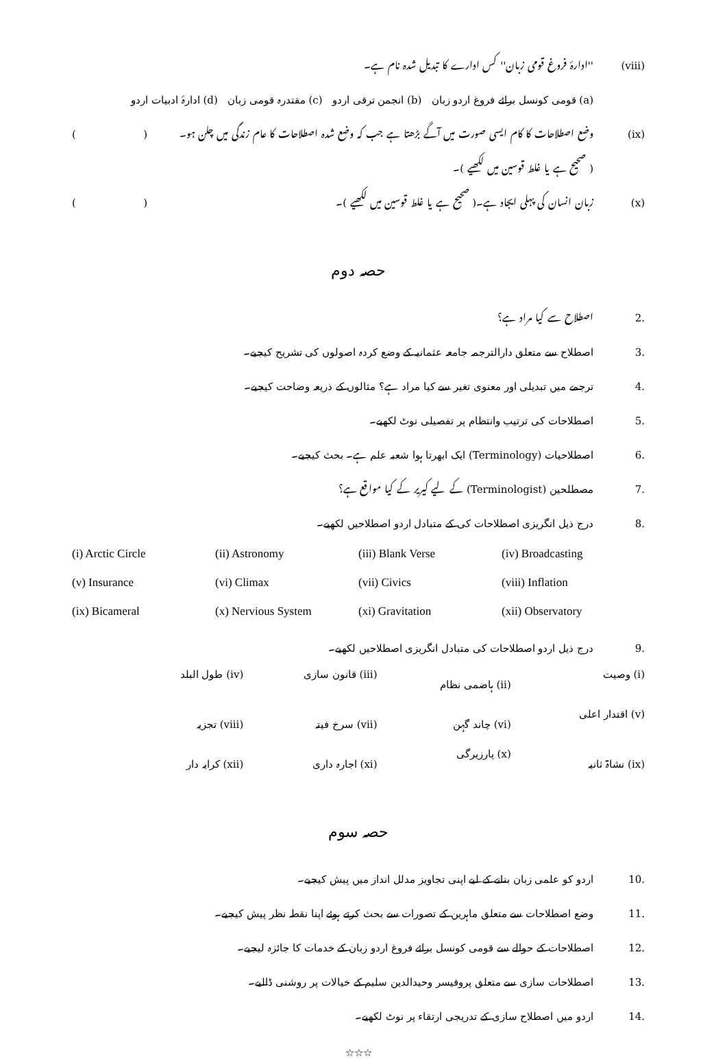(viii) ''ادارۂ فروغ قومی زبان'' کس ادارے کا تبدیل شدہ نام ہے۔
(a) قومی کونسل برائے فروغ اردو زبان (b) انجمن ترقی اردو (c) مقتدرہ قومی زبان (d) ادارۂ ادبیات اردو
(ix) وضع اصطلاحات کا کام ایسی صورت میں آگے بڑھتا ہے جب کہ وضع شدہ اصطلاحات کا عام زندگی میں چلن ہو۔ ()
( صحیح ہے یا غلط قوسین میں لکھیے )۔
(x) زبان انسان کی پہلی ایجاد ہے۔( صحیح ہے یا غلط قوسین میں لکھیے )۔ ()
حصہ دوم
2. اصطلاح سے کیا مراد ہے؟
3. اصطلاح سے متعلق دارالترجمہ جامعہ عثمانیہ کے وضع کردہ اصولوں کی تشریح کیجیے۔
4. ترجمے میں تبدیلی اور معنوی تغیر سے کیا مراد ہے؟ مثالوں کے ذریعہ وضاحت کیجیے۔
5. اصطلاحات کی ترتیب وانتظام پر تفصیلی نوٹ لکھیے۔
6. اصطلاحیات (Terminology) ایک ابھرتا ہوا شعبہ علم ہے۔ بحث کیجیے۔
7. مصطلحین (Terminologist) کے لیے کیریر کے کیا مواقع ہے؟
8. درج ذیل انگریزی اصطلاحات کی کے متبادل اردو اصطلاحیں لکھیے۔
(i) Arctic Circle (ii) Astronomy (iii) Blank Verse (iv) Broadcasting (v) Insurance (vi) Climax (vii) Civics (viii) Inflation (ix) Bicameral (x) Nervious System (xi) Gravitation (xii) Observatory
9. درج ذیل اردو اصطلاحات کی متبادل انگریزی اصطلاحیں لکھیے۔
(i) وصیت (ii) ہاضمی نظام (iii) قانون سازی (iv) طول البلد (v) اقتدار اعلی (vi) چاند گہن (vii) سرخ فیتہ (viii) تجزیہ (ix) نشاۃ ثانیہ (x) پارزیرگی (xi) اجارہ داری (xii) کرایہ دار
حصہ سوم
10. اردو کو علمی زبان بنانے کے لیے اپنی تجاویز مدلل انداز میں پیش کیجیے۔
11. وضع اصطلاحات سے متعلق ماہرین کے تصورات سے بحث کرتے ہوئے اپنا نقطہ نظر پیش کیجیے۔
12. اصطلاحات کے حوالے سے قومی کونسل برائے فروغ اردو زبان کے خدمات کا جائزہ لیجیے۔
13. اصطلاحات سازی سے متعلق پروفیسر وحیدالدین سلیم کے خیالات پر روشنی ڈالیے۔
14. اردو میں اصطلاح سازی کے تدریجی ارتقاء پر نوٹ لکھیے۔
☆☆☆